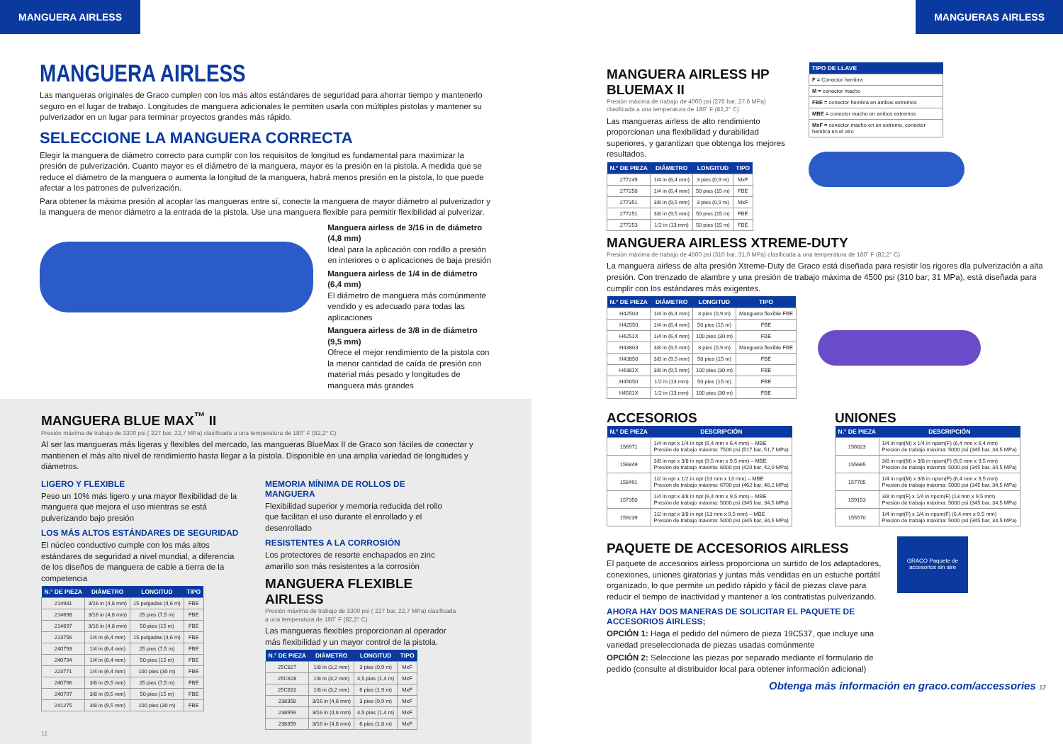MANGUERA AIRLESS
MANGUERA AIRLESS
Las mangueras originales de Graco cumplen con los más altos estándares de seguridad para ahorrar tiempo y mantenerlo seguro en el lugar de trabajo. Longitudes de manguera adicionales le permiten usarla con múltiples pistolas y mantener su pulverizador en un lugar para terminar proyectos grandes más rápido.
SELECCIONE LA MANGUERA CORRECTA
Elegir la manguera de diámetro correcto para cumplir con los requisitos de longitud es fundamental para maximizar la presión de pulverización. Cuanto mayor es el diámetro de la manguera, mayor es la presión en la pistola. A medida que se reduce el diámetro de la manguera o aumenta la longitud de la manguera, habrá menos presión en la pistola, lo que puede afectar a los patrones de pulverización.
Para obtener la máxima presión al acoplar las mangueras entre sí, conecte la manguera de mayor diámetro al pulverizador y la manguera de menor diámetro a la entrada de la pistola. Use una manguera flexible para permitir flexibilidad al pulverizar.
Manguera airless de 3/16 in de diámetro (4,8 mm)
Ideal para la aplicación con rodillo a presión en interiores o o aplicaciones de baja presión
Manguera airless de 1/4 in de diámetro (6,4 mm)
El diámetro de manguera más comúnmente vendido y es adecuado para todas las aplicaciones
Manguera airless de 3/8 in de diámetro (9,5 mm)
Ofrece el mejor rendimiento de la pistola con la menor cantidad de caída de presión con material más pesado y longitudes de manguera más grandes
MANGUERA BLUE MAX<sup>™</sup> II
Presión máxima de trabajo de 3300 psi ( 227 bar, 22,7 MPa) clasificada a una temperatura de 180˚ F (82,2° C)
Al ser las mangueras más ligeras y flexibles del mercado, las mangueras BlueMax II de Graco son fáciles de conectar y mantienen el más alto nivel de rendimiento hasta llegar a la pistola. Disponible en una amplia variedad de longitudes y diámetros.
LIGERO Y FLEXIBLE
Peso un 10% más ligero y una mayor flexibilidad de la manguera que mejora el uso mientras se está pulverizando bajo presión
LOS MÁS ALTOS ESTÁNDARES DE SEGURIDAD
El núcleo conductivo cumple con los más altos estándares de seguridad a nivel mundial, a diferencia de los diseños de manguera de cable a tierra de la competencia
| N.° DE PIEZA | DIÁMETRO | LONGITUD | TIPO |
| --- | --- | --- | --- |
| 214981 | 3/16 in (4,8 mm) | 15 pulgadas (4,6 m) | FBE |
| 214698 | 3/16 in (4,8 mm) | 25 pies (7,5 m) | FBE |
| 214697 | 3/16 in (4,8 mm) | 50 pies (15 m) | FBE |
| 223756 | 1/4 in (6,4 mm) | 15 pulgadas (4,6 m) | FBE |
| 240793 | 1/4 in (6,4 mm) | 25 pies (7,5 m) | FBE |
| 240794 | 1/4 in (6,4 mm) | 50 pies (15 m) | FBE |
| 223771 | 1/4 in (6,4 mm) | 100 pies (30 m) | FBE |
| 240796 | 3/8 in (9,5 mm) | 25 pies (7,5 m) | FBE |
| 240797 | 3/8 in (9,5 mm) | 50 pies (15 m) | FBE |
| 241275 | 3/8 in (9,5 mm) | 100 pies (30 m) | FBE |
MEMORIA MÍNIMA DE ROLLOS DE MANGUERA
Flexibilidad superior y memoria reducida del rollo que facilitan el uso durante el enrollado y el desenrollado
RESISTENTES A LA CORROSIÓN
Los protectores de resorte enchapados en zinc amarillo son más resistentes a la corrosión
MANGUERA FLEXIBLE AIRLESS
Presión máxima de trabajo de 3300 psi ( 227 bar, 22,7 MPa) clasificada a una temperatura de 180˚ F (82,2° C)
Las mangueras flexibles proporcionan al operador más flexibilidad y un mayor control de la pistola.
| N.° DE PIEZA | DIÁMETRO | LONGITUD | TIPO |
| --- | --- | --- | --- |
| 25C827 | 1/8 in (3,2 mm) | 3 pies (0,9 m) | MxF |
| 25C828 | 1/8 in (3,2 mm) | 4,5 pies (1,4 m) | MxF |
| 25C832 | 1/8 in (3,2 mm) | 6 pies (1,9 m) | MxF |
| 238358 | 3/16 in (4,8 mm) | 3 pies (0,9 m) | MxF |
| 238959 | 3/16 in (4,8 mm) | 4,5 pies (1,4 m) | MxF |
| 238359 | 3/16 in (4,8 mm) | 6 pies (1,8 m) | MxF |
11
MANGUERAS AIRLESS
MANGUERA AIRLESS HP BLUEMAX II
Presión máxima de trabajo de 4000 psi (276 bar, 27,6 MPa) clasificada a una temperatura de 180˚ F (82,2° C)
Las mangueras airless de alto rendimiento proporcionan una flexibilidad y durabilidad superiores, y garantizan que obtenga los mejores resultados.
| N.° DE PIEZA | DIÁMETRO | LONGITUD | TIPO |
| --- | --- | --- | --- |
| 277249 | 1/4 in (6,4 mm) | 3 pies (0,9 m) | MxF |
| 277250 | 1/4 in (6,4 mm) | 50 pies (15 m) | FBE |
| 277351 | 3/8 in (9,5 mm) | 3 pies (0,9 m) | MxF |
| 277251 | 3/8 in (9,5 mm) | 50 pies (15 m) | FBE |
| 277253 | 1/2 in (13 mm) | 50 pies (15 m) | FBE |
| TIPO DE LLAVE |
| --- |
| F = Conector hembra |
| M = conector macho |
| FBE = conector hembra en ambos extremos |
| MBE = conector macho en ambos extremos |
| MxF = conector macho en un extremo, conector hembra en el otro |
MANGUERA AIRLESS XTREME-DUTY
Presión máxima de trabajo de 4500 psi (310 bar, 31,0 MPa) clasificada a una temperatura de 180˚ F (82,2° C)
La manguera airless de alta presión Xtreme-Duty de Graco está diseñada para resistir los rigores dla pulverización a alta presión. Con trenzado de alambre y una presión de trabajo máxima de 4500 psi (310 bar; 31 MPa), está diseñada para cumplir con los estándares más exigentes.
| N.° DE PIEZA | DIÁMETRO | LONGITUD | TIPO |
| --- | --- | --- | --- |
| H42503 | 1/4 in (6,4 mm) | 3 pies (0,9 m) | Manguera flexible FBE |
| H42550 | 1/4 in (6,4 mm) | 50 pies (15 m) | FBE |
| H4251X | 1/4 in (6,4 mm) | 100 pies (30 m) | FBE |
| H43803 | 3/8 in (9,5 mm) | 3 pies (0,9 m) | Manguera flexible FBE |
| H43850 | 3/8 in (9,5 mm) | 50 pies (15 m) | FBE |
| H4381X | 3/8 in (9,5 mm) | 100 pies (30 m) | FBE |
| H45050 | 1/2 in (13 mm) | 50 pies (15 m) | FBE |
| H4501X | 1/2 in (13 mm) | 100 pies (30 m) | FBE |
ACCESORIOS
| N.° DE PIEZA | DESCRIPCIÓN |
| --- | --- |
| 156971 | 1/4 in npt x 1/4 in npt (6,4 mm x 6,4 mm) – MBE Presión de trabajo máxima: 7500 psi (517 bar, 51,7 MPa) |
| 156849 | 3/8 in npt x 3/8 in npt (9,5 mm x 9,5 mm) – MBE Presión de trabajo máxima: 6000 psi (420 bar, 42,0 MPa) |
| 158491 | 1/2 in npt x 1/2 in npt (13 mm x 13 mm) – MBE Presión de trabajo máxima: 6700 psi (462 bar, 46,2 MPa) |
| 157350 | 1/4 in npt x 3/8 in npt (6,4 mm x 9,5 mm) – MBE Presión de trabajo máxima: 5000 psi (345 bar, 34,5 MPa) |
| 159239 | 1/2 in npt x 3/8 in npt (13 mm x 9,5 mm) – MBE Presión de trabajo máxima: 5000 psi (345 bar, 34,5 MPa) |
UNIONES
| N.° DE PIEZA | DESCRIPCIÓN |
| --- | --- |
| 156823 | 1/4 in npt(M) x 1/4 in npsm(F) (6,4 mm x 6,4 mm) Presión de trabajo máxima: 5000 psi (345 bar, 34,5 MPa) |
| 155665 | 3/8 in npt(M) x 3/8 in npsm(F) (9,5 mm x 9,5 mm) Presión de trabajo máxima: 5000 psi (345 bar, 34,5 MPa) |
| 157705 | 1/4 in npt(M) x 3/8 in npsm(F) (6,4 mm x 9,5 mm) Presión de trabajo máxima: 5000 psi (345 bar, 34,5 MPa) |
| 159153 | 3/8 in npt(F) x 1/4 in npsm(F) (13 mm x 9,5 mm) Presión de trabajo máxima: 5000 psi (345 bar, 34,5 MPa) |
| 155570 | 1/4 in npt(F) x 1/4 in npsm(F) (6,4 mm x 9,5 mm) Presión de trabajo máxima: 5000 psi (345 bar, 34,5 MPa) |
PAQUETE DE ACCESORIOS AIRLESS
El paquete de accesorios airless proporciona un surtido de los adaptadores, conexiones, uniones giratorias y juntas más vendidas en un estuche portátil organizado, lo que permite un pedido rápido y fácil de piezas clave para reducir el tiempo de inactividad y mantener a los contratistas pulverizando.
AHORA HAY DOS MANERAS DE SOLICITAR EL PAQUETE DE ACCESORIOS AIRLESS;
OPCIÓN 1: Haga el pedido del número de pieza 19C537, que incluye una variedad preseleccionada de piezas usadas comúnmente
OPCIÓN 2: Seleccione las piezas por separado mediante el formulario de pedido (consulte al distribuidor local para obtener información adicional)
GRACO Paquete de accesorios sin aire
Obtenga más información en graco.com/accessories 12